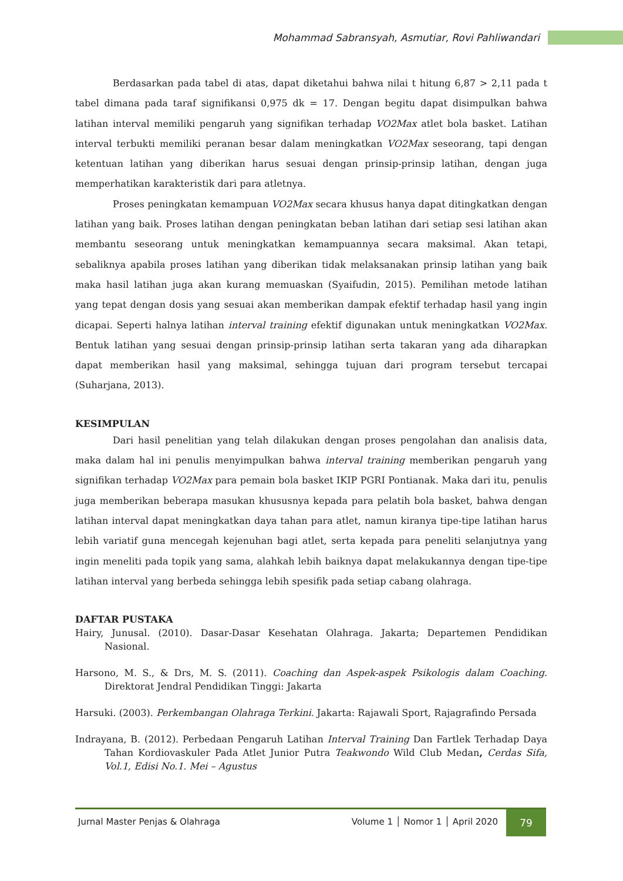Mohammad Sabransyah, Asmutiar, Rovi Pahliwandari
Berdasarkan pada tabel di atas, dapat diketahui bahwa nilai t hitung 6,87 > 2,11 pada t tabel dimana pada taraf signifikansi 0,975 dk = 17. Dengan begitu dapat disimpulkan bahwa latihan interval memiliki pengaruh yang signifikan terhadap VO2Max atlet bola basket. Latihan interval terbukti memiliki peranan besar dalam meningkatkan VO2Max seseorang, tapi dengan ketentuan latihan yang diberikan harus sesuai dengan prinsip-prinsip latihan, dengan juga memperhatikan karakteristik dari para atletnya.
Proses peningkatan kemampuan VO2Max secara khusus hanya dapat ditingkatkan dengan latihan yang baik. Proses latihan dengan peningkatan beban latihan dari setiap sesi latihan akan membantu seseorang untuk meningkatkan kemampuannya secara maksimal. Akan tetapi, sebaliknya apabila proses latihan yang diberikan tidak melaksanakan prinsip latihan yang baik maka hasil latihan juga akan kurang memuaskan (Syaifudin, 2015). Pemilihan metode latihan yang tepat dengan dosis yang sesuai akan memberikan dampak efektif terhadap hasil yang ingin dicapai. Seperti halnya latihan interval training efektif digunakan untuk meningkatkan VO2Max. Bentuk latihan yang sesuai dengan prinsip-prinsip latihan serta takaran yang ada diharapkan dapat memberikan hasil yang maksimal, sehingga tujuan dari program tersebut tercapai (Suharjana, 2013).
KESIMPULAN
Dari hasil penelitian yang telah dilakukan dengan proses pengolahan dan analisis data, maka dalam hal ini penulis menyimpulkan bahwa interval training memberikan pengaruh yang signifikan terhadap VO2Max para pemain bola basket IKIP PGRI Pontianak. Maka dari itu, penulis juga memberikan beberapa masukan khususnya kepada para pelatih bola basket, bahwa dengan latihan interval dapat meningkatkan daya tahan para atlet, namun kiranya tipe-tipe latihan harus lebih variatif guna mencegah kejenuhan bagi atlet, serta kepada para peneliti selanjutnya yang ingin meneliti pada topik yang sama, alahkah lebih baiknya dapat melakukannya dengan tipe-tipe latihan interval yang berbeda sehingga lebih spesifik pada setiap cabang olahraga.
DAFTAR PUSTAKA
Hairy, Junusal. (2010). Dasar-Dasar Kesehatan Olahraga. Jakarta; Departemen Pendidikan Nasional.
Harsono, M. S., & Drs, M. S. (2011). Coaching dan Aspek-aspek Psikologis dalam Coaching. Direktorat Jendral Pendidikan Tinggi: Jakarta
Harsuki. (2003). Perkembangan Olahraga Terkini. Jakarta: Rajawali Sport, Rajagrafindo Persada
Indrayana, B. (2012). Perbedaan Pengaruh Latihan Interval Training Dan Fartlek Terhadap Daya Tahan Kordiovaskuler Pada Atlet Junior Putra Teakwondo Wild Club Medan, Cerdas Sifa, Vol.1, Edisi No.1. Mei – Agustus
Jurnal Master Penjas & Olahraga
Volume 1 │ Nomor 1 │ April 2020
79